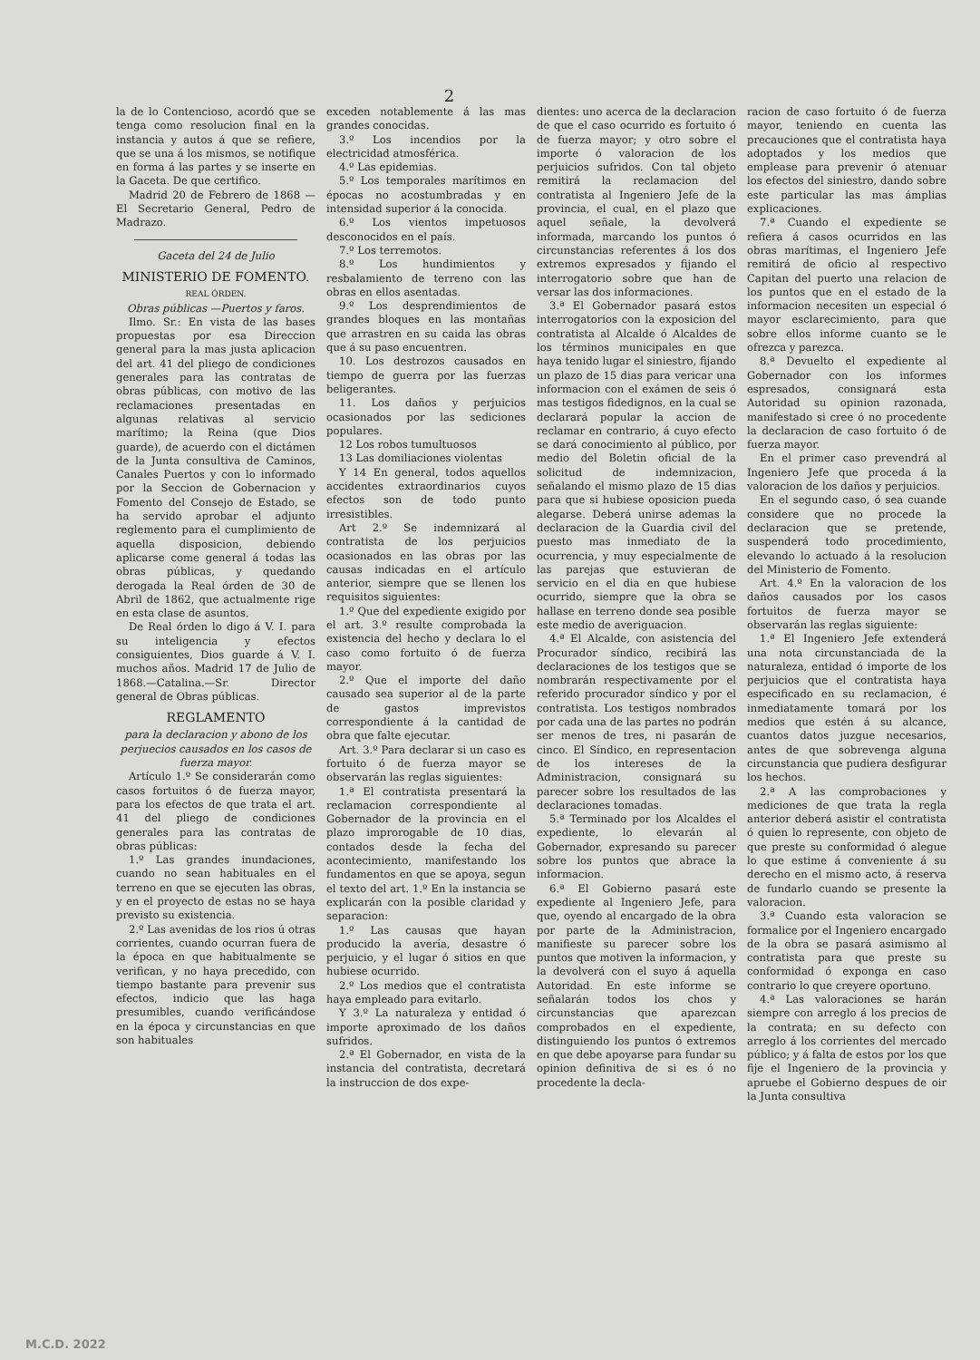2
la de lo Contencioso, acordó que se tenga como resolucion final en la instancia y autos á que se refiere, que se una á los mismos, se notifique en forma á las partes y se inserte en la Gaceta. De que certifico.
Madrid 20 de Febrero de 1868 —El Secretario General, Pedro de Madrazo.
Gaceta del 24 de Julio
MINISTERIO DE FOMENTO.
REAL ÓRDEN.
Obras públicas —Puertos y faros.
Ilmo. Sr.: En vista de las bases propuestas por esa Direccion general para la mas justa aplicacion del art. 41 del pliego de condiciones generales para las contratas de obras públicas, con motivo de las reclamaciones presentadas en algunas relativas al servicio marítimo; la Reina (que Dios guarde), de acuerdo con el dictámen de la Junta consultiva de Caminos, Canales Puertos y con lo informado por la Seccion de Gobernacion y Fomento del Consejo de Estado, se ha servido aprobar el adjunto reglemento para el cumplimiento de aquella disposicion, debiendo aplicarse come general á todas las obras públicas, y quedando derogada la Real órden de 30 de Abril de 1862, que actualmente rige en esta clase de asuntos.
De Real órden lo digo á V. I. para su inteligencia y efectos consiguientes, Dios guarde á V. I. muchos años. Madrid 17 de Julio de 1868.—Catalina.—Sr. Director general de Obras públicas.
REGLAMENTO
para la declaracion y abono de los perjuecios causados en los casos de fuerza mayor.
Artículo 1.º Se considerarán como casos fortuitos ó de fuerza mayor, para los efectos de que trata el art. 41 del pliego de condiciones generales para las contratas de obras públicas:
1.º Las grandes inundaciones, cuando no sean habituales en el terreno en que se ejecuten las obras, y en el proyecto de estas no se haya previsto su existencia.
2.º Las avenidas de los rios ú otras corrientes, cuando ocurran fuera de la época en que habitualmente se verifican, y no haya precedido, con tiempo bastante para prevenir sus efectos, indicio que las haga presumibles, cuando verificándose en la época y circunstancias en que son habituales
exceden notablemente á las mas grandes conocidas.
3.º Los incendios por la electricidad atmosférica.
4.º Las epidemias.
5.º Los temporales marítimos en épocas no acostumbradas y en intensidad superior á la conocida.
6.º Los vientos impetuosos desconocidos en el país.
7.º Los terremotos.
8.º Los hundimientos y resbalamiento de terreno con las obras en ellos asentadas.
9.º Los desprendimientos de grandes bloques en las montañas que arrastren en su caida las obras que á su paso encuentren.
10. Los destrozos causados en tiempo de guerra por las fuerzas beligerantes.
11. Los daños y perjuicios ocasionados por las sediciones populares.
12 Los robos tumultuosos
13 Las domiliaciones violentas
Y 14 En general, todos aquellos accidentes extraordinarios cuyos efectos son de todo punto irresistibles.
Art 2.º Se indemnizará al contratista de los perjuicios ocasionados en las obras por las causas indicadas en el artículo anterior, siempre que se llenen los requisitos siguientes:
1.º Que del expediente exigido por el art. 3.º resulte comprobada la existencia del hecho y declara lo el caso como fortuito ó de fuerza mayor.
2.º Que el importe del daño causado sea superior al de la parte de gastos imprevistos correspondiente á la cantidad de obra que falte ejecutar.
Art. 3.º Para declarar si un caso es fortuito ó de fuerza mayor se observarán las reglas siguientes:
1.ª El contratista presentará la reclamacion correspondiente al Gobernador de la provincia en el plazo improrogable de 10 dias, contados desde la fecha del acontecimiento, manifestando los fundamentos en que se apoya, segun el texto del art. 1.º En la instancia se explicarán con la posible claridad y separacion:
1.º Las causas que hayan producido la avería, desastre ó perjuicio, y el lugar ó sitios en que hubiese ocurrido.
2.º Los medios que el contratista haya empleado para evitarlo.
Y 3.º La naturaleza y entidad ó importe aproximado de los daños sufridos.
2.ª El Gobernador, en vista de la instancia del contratista, decretará la instruccion de dos expe-
dientes: uno acerca de la declaracion de que el caso ocurrido es fortuito ó de fuerza mayor; y otro sobre el importe ó valoracion de los perjuicios sufridos. Con tal objeto remitirá la reclamacion del contratista al Ingeniero Jefe de la provincia, el cual, en el plazo que aquel señale, la devolverá informada, marcando los puntos ó circunstancias referentes á los dos extremos expresados y fijando el interrogatorio sobre que han de versar las dos informaciones.
3.ª El Gobernador pasará estos interrogatorios con la exposicion del contratista al Alcalde ó Alcaldes de los términos municipales en que haya tenido lugar el siniestro, fijando un plazo de 15 dias para vericar una informacion con el exámen de seis ó mas testigos fidedignos, en la cual se declarará popular la accion de reclamar en contrario, á cuyo efecto se dará conocimiento al público, por medio del Boletin oficial de la solicitud de indemnizacion, señalando el mismo plazo de 15 dias para que si hubiese oposicion pueda alegarse. Deberá unirse ademas la declaracion de la Guardia civil del puesto mas inmediato de la ocurrencia, y muy especialmente de las parejas que estuvieran de servicio en el dia en que hubiese ocurrido, siempre que la obra se hallase en terreno donde sea posible este medio de averiguacion.
4.ª El Alcalde, con asistencia del Procurador síndico, recibirá las declaraciones de los testigos que se nombrarán respectivamente por el referido procurador síndico y por el contratista. Los testigos nombrados por cada una de las partes no podrán ser menos de tres, ni pasarán de cinco. El Síndico, en representacion de los intereses de la Administracion, consignará su parecer sobre los resultados de las declaraciones tomadas.
5.ª Terminado por los Alcaldes el expediente, lo elevarán al Gobernador, expresando su parecer sobre los puntos que abrace la informacion.
6.ª El Gobierno pasará este expediente al Ingeniero Jefe, para que, oyendo al encargado de la obra por parte de la Administracion, manifieste su parecer sobre los puntos que motiven la informacion, y la devolverá con el suyo á aquella Autoridad. En este informe se señalarán todos los chos y circunstancias que aparezcan comprobados en el expediente, distinguiendo los puntos ó extremos en que debe apoyarse para fundar su opinion definitiva de si es ó no procedente la decla-
racion de caso fortuito ó de fuerza mayor, teniendo en cuenta las precauciones que el contratista haya adoptados y los medios que emplease para prevenir ó atenuar los efectos del siniestro, dando sobre este particular las mas ámplias explicaciones.
7.ª Cuando el expediente se refiera á casos ocurridos en las obras marítimas, el Ingeniero Jefe remitirá de oficio al respectivo Capitan del puerto una relacion de los puntos que en el estado de la informacion necesiten un especial ó mayor esclarecimiento, para que sobre ellos informe cuanto se le ofrezca y parezca.
8.ª Devuelto el expediente al Gobernador con los informes espresados, consignará esta Autoridad su opinion razonada, manifestado si cree ó no procedente la declaracion de caso fortuito ó de fuerza mayor.
En el primer caso prevendrá al Ingeniero Jefe que proceda á la valoracion de los daños y perjuicios.
En el segundo caso, ó sea cuande considere que no procede la declaracion que se pretende, suspenderá todo procedimiento, elevando lo actuado á la resolucion del Ministerio de Fomento.
Art. 4.º En la valoracion de los daños causados por los casos fortuitos de fuerza mayor se observarán las reglas siguiente:
1.ª El Ingeniero Jefe extenderá una nota circunstanciada de la naturaleza, entidad ó importe de los perjuicios que el contratista haya especificado en su reclamacion, é inmediatamente tomará por los medios que estén á su alcance, cuantos datos juzgue necesarios, antes de que sobrevenga alguna circunstancia que pudiera desfigurar los hechos.
2.ª A las comprobaciones y mediciones de que trata la regla anterior deberá asistir el contratista ó quien lo represente, con objeto de que preste su conformidad ó alegue lo que estime á conveniente á su derecho en el mismo acto, á reserva de fundarlo cuando se presente la valoracion.
3.ª Cuando esta valoracion se formalice por el Ingeniero encargado de la obra se pasará asimismo al contratista para que preste su conformidad ó exponga en caso contrario lo que creyere oportuno.
4.ª Las valoraciones se harán siempre con arreglo á los precios de la contrata; en su defecto con arreglo á los corrientes del mercado público; y á falta de estos por los que fije el Ingeniero de la provincia y apruebe el Gobierno despues de oir la Junta consultiva
M.C.D. 2022